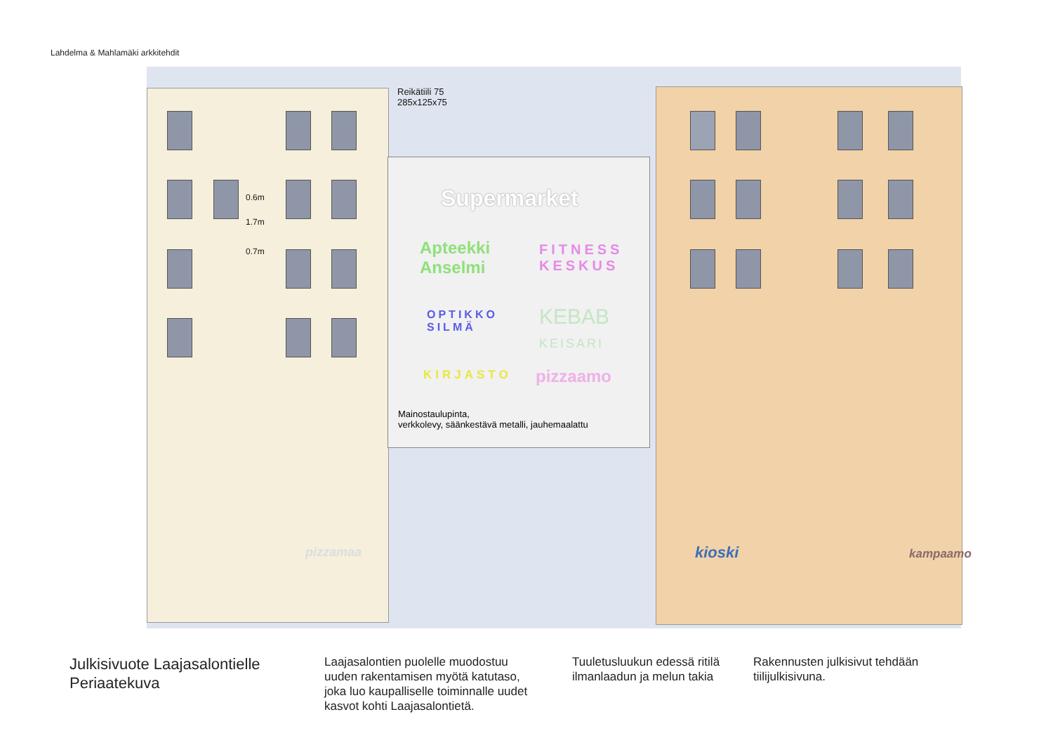Lahdelma & Mahlamäki arkkitehdit
0.6m
1.7m
0.7m
pizzamaa
Reikätiili 75
285x125x75
Supermarket
Apteekki
Anselmi
FITNESS
KESKUS
OPTIKKO
SILMÄ
KEBAB
KEISARI
KIRJASTO pizzaamo
Mainostaulupinta,
verkkolevy, säänkestävä metalli, jauhemaalattu
kioski kampaamo
Julkisivuote Laajasalontielle
Periaatekuva
Laajasalontien puolelle muodostuu
uuden rakentamisen myötä katutaso,
joka luo kaupalliselle toiminnalle uudet
kasvot kohti Laajasalontietä.
Tuuletusluukun edessä ritilä
ilmanlaadun ja melun takia
Rakennusten julkisivut tehdään
tiilijulkisivuna.